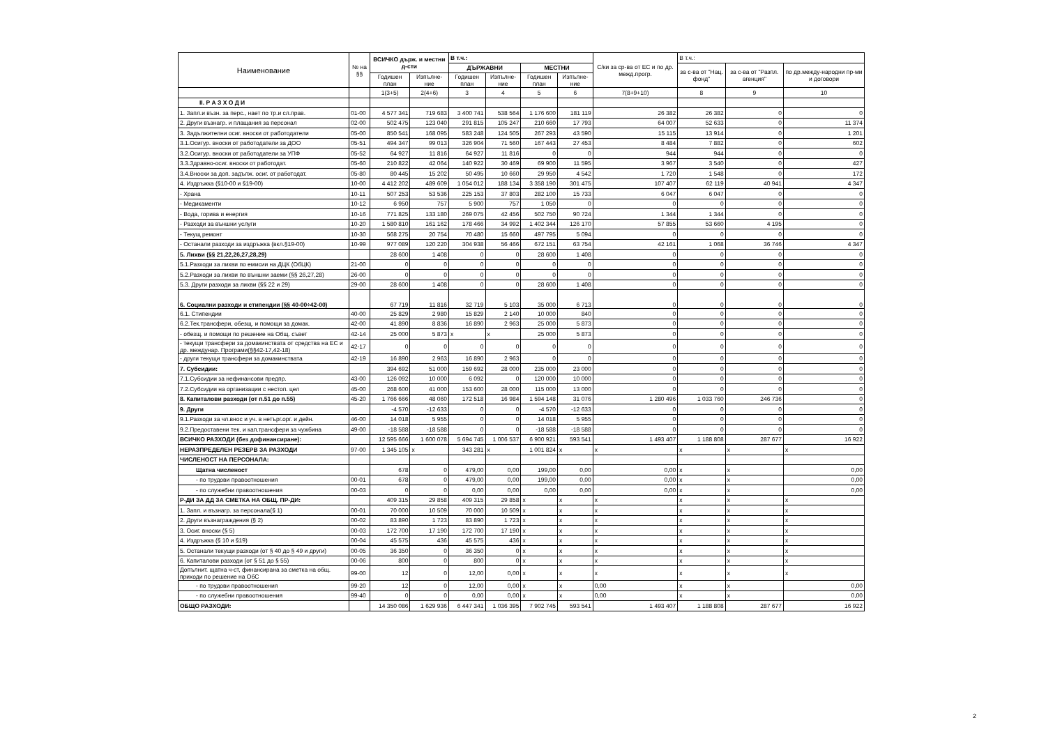| Наименование | № на §§ | ВСИЧКО държ. и местни д-сти | | В т.ч.: | | | | С/ки за ср-ва от ЕС и по др. межд.прогр. | В т.ч.: | | |
| --- | --- | --- | --- | --- | --- | --- | --- | --- | --- | --- | --- |
| | | | | ДЪРЖАВНИ | | МЕСТНИ | | | за с-ва от "Нац. фонд" | за с-ва от "Разпл. агенция" | по др.между-народни пр-ми и договори |
| | | Годишен план | Изпълне-ние | Годишен план | Изпълне-ние | Годишен план | Изпълне-ние | | | | |
| | | 1(3+5) | 2(4+6) | 3 | 4 | 5 | 6 | 7(8+9+10) | 8 | 9 | 10 |
| II. Р А З Х О Д И | | | | | | | | | | | |
| 1. Запл.и възн. за перс., нает по тр.и сл.прав. | 01-00 | 4 577 341 | 719 683 | 3 400 741 | 538 564 | 1 176 600 | 181 119 | 26 382 | 26 382 | 0 | 0 |
| 2. Други възнагр. и плащания за персонал | 02-00 | 502 475 | 123 040 | 291 815 | 105 247 | 210 660 | 17 793 | 64 007 | 52 633 | 0 | 11 374 |
| 3. Задължителни осиг. вноски от работодатели | 05-00 | 850 541 | 168 095 | 583 248 | 124 505 | 267 293 | 43 590 | 15 115 | 13 914 | 0 | 1 201 |
| 3.1.Осигур. вноски от работодатели за ДОО | 05-51 | 494 347 | 99 013 | 326 904 | 71 560 | 167 443 | 27 453 | 8 484 | 7 882 | 0 | 602 |
| 3.2.Осигур. вноски от работодатели за УПФ | 05-52 | 64 927 | 11 816 | 64 927 | 11 816 | 0 | 0 | 944 | 944 | 0 | 0 |
| 3.3.Здравно-осиг. вноски от работодат. | 05-60 | 210 822 | 42 064 | 140 922 | 30 469 | 69 900 | 11 595 | 3 967 | 3 540 | 0 | 427 |
| 3.4.Вноски за доп. задълж. осиг. от работодат. | 05-80 | 80 445 | 15 202 | 50 495 | 10 660 | 29 950 | 4 542 | 1 720 | 1 548 | 0 | 172 |
| 4. Издръжка (§10-00 и §19-00) | 10-00 | 4 412 202 | 489 609 | 1 054 012 | 188 134 | 3 358 190 | 301 475 | 107 407 | 62 119 | 40 941 | 4 347 |
| - Храна | 10-11 | 507 253 | 53 536 | 225 153 | 37 803 | 282 100 | 15 733 | 6 047 | 6 047 | 0 | 0 |
| - Медикаменти | 10-12 | 6 950 | 757 | 5 900 | 757 | 1 050 | 0 | 0 | 0 | 0 | 0 |
| - Вода, горива и енергия | 10-16 | 771 825 | 133 180 | 269 075 | 42 456 | 502 750 | 90 724 | 1 344 | 1 344 | 0 | 0 |
| - Разходи за външни услуги | 10-20 | 1 580 810 | 161 162 | 178 466 | 34 992 | 1 402 344 | 126 170 | 57 855 | 53 660 | 4 195 | 0 |
| - Текущ ремонт | 10-30 | 568 275 | 20 754 | 70 480 | 15 660 | 497 795 | 5 094 | 0 | 0 | 0 | 0 |
| - Останали разходи за издръжка (вкл.§19-00) | 10-99 | 977 089 | 120 220 | 304 938 | 56 466 | 672 151 | 63 754 | 42 161 | 1 068 | 36 746 | 4 347 |
| 5. Лихви (§§ 21,22,26,27,28,29) | | 28 600 | 1 408 | 0 | 0 | 28 600 | 1 408 | 0 | 0 | 0 | 0 |
| 5.1.Разходи за лихви по емисии на ДЦК (ОбЦК) | 21-00 | 0 | 0 | 0 | 0 | 0 | 0 | 0 | 0 | 0 | 0 |
| 5.2.Разходи за лихви по външни заеми (§§ 26,27,28) | 26-00 | 0 | 0 | 0 | 0 | 0 | 0 | 0 | 0 | 0 | 0 |
| 5.3. Други разходи за лихви (§§ 22 и 29) | 29-00 | 28 600 | 1 408 | 0 | 0 | 28 600 | 1 408 | 0 | 0 | 0 | 0 |
| 6. Социални разходи и стипендии (§§ 40-00÷42-00) | | 67 719 | 11 816 | 32 719 | 5 103 | 35 000 | 6 713 | 0 | 0 | 0 | 0 |
| 6.1. Стипендии | 40-00 | 25 829 | 2 980 | 15 829 | 2 140 | 10 000 | 840 | 0 | 0 | 0 | 0 |
| 6.2.Тек.трансфери, обезщ. и помощи за домак. | 42-00 | 41 890 | 8 836 | 16 890 | 2 963 | 25 000 | 5 873 | 0 | 0 | 0 | 0 |
| - обезщ. и помощи по решение на Общ. съвет | 42-14 | 25 000 | 5 873 | x | x | 25 000 | 5 873 | 0 | 0 | 0 | 0 |
| - текущи трансфери за домакинствата от средства на ЕС и др. междунар. Програми(§§42-17,42-18) | 42-17 | 0 | 0 | 0 | 0 | 0 | 0 | 0 | 0 | 0 | 0 |
| - други текущи трансфери за домакинствата | 42-19 | 16 890 | 2 963 | 16 890 | 2 963 | 0 | 0 | 0 | 0 | 0 | 0 |
| 7. Субсидии: | | 394 692 | 51 000 | 159 692 | 28 000 | 235 000 | 23 000 | 0 | 0 | 0 | 0 |
| 7.1.Субсидии за нефинансови предпр. | 43-00 | 126 092 | 10 000 | 6 092 | 0 | 120 000 | 10 000 | 0 | 0 | 0 | 0 |
| 7.2.Субсидии на организации с нестоп. цел | 45-00 | 268 600 | 41 000 | 153 600 | 28 000 | 115 000 | 13 000 | 0 | 0 | 0 | 0 |
| 8. Капиталови разходи (от п.51 до п.55) | 45-20 | 1 766 666 | 48 060 | 172 518 | 16 984 | 1 594 148 | 31 076 | 1 280 496 | 1 033 760 | 246 736 | 0 |
| 9. Други | | -4 570 | -12 633 | 0 | 0 | -4 570 | -12 633 | 0 | 0 | 0 | 0 |
| 9.1.Разходи за чл.внос и уч. в нетърг.орг. и дейн. | 46-00 | 14 018 | 5 955 | 0 | 0 | 14 018 | 5 955 | 0 | 0 | 0 | 0 |
| 9.2.Предоставени тек. и кап.трансфери за чужбина | 49-00 | -18 588 | -18 588 | 0 | 0 | -18 588 | -18 588 | 0 | 0 | 0 | 0 |
| ВСИЧКО РАЗХОДИ (без дофинансиране): | | 12 595 666 | 1 600 078 | 5 694 745 | 1 006 537 | 6 900 921 | 593 541 | 1 493 407 | 1 188 808 | 287 677 | 16 922 |
| НЕРАЗПРЕДЕЛЕН РЕЗЕРВ ЗА РАЗХОДИ | 97-00 | 1 345 105 | x | 343 281 | x | 1 001 824 | x | x | x | x | x |
| ЧИСЛЕНОСТ НА ПЕРСОНАЛА: | | | | | | | | | | | |
| Щатна численост | | 678 | 0 | 479,00 | 0,00 | 199,00 | 0,00 | 0,00 | x | x | 0,00 |
| - по трудови правоотношения | 00-01 | 678 | 0 | 479,00 | 0,00 | 199,00 | 0,00 | 0,00 | x | x | 0,00 |
| - по служебни правоотношения | 00-03 | 0 | 0 | 0,00 | 0,00 | 0,00 | 0,00 | 0,00 | x | x | 0,00 |
| Р-ДИ ЗА ДД ЗА СМЕТКА НА ОБЩ. ПР-ДИ: | | 409 315 | 29 858 | 409 315 | 29 858 | x | x | x | x | x | x |
| 1. Запл. и възнагр. за персонала(§ 1) | 00-01 | 70 000 | 10 509 | 70 000 | 10 509 | x | x | x | x | x | x |
| 2. Други възнаграждения (§ 2) | 00-02 | 83 890 | 1 723 | 83 890 | 1 723 | x | x | x | x | x | x |
| 3. Осиг. вноски (§ 5) | 00-03 | 172 700 | 17 190 | 172 700 | 17 190 | x | x | x | x | x | x |
| 4. Издръжка (§ 10 и §19) | 00-04 | 45 575 | 436 | 45 575 | 436 | x | x | x | x | x | x |
| 5. Останали текущи разходи (от § 40 до § 49 и други) | 00-05 | 36 350 | 0 | 36 350 | 0 | x | x | x | x | x | x |
| 6. Капиталови разходи (от § 51 до § 55) | 00-06 | 800 | 0 | 800 | 0 | x | x | x | x | x | x |
| Допълнит. щатна ч-ст, финансирана за сметка на общ. приходи по решение на ОбС | 99-00 | 12 | 0 | 12,00 | 0,00 | x | x | x | x | x | x |
| - по трудови правоотношения | 99-20 | 12 | 0 | 12,00 | 0,00 | x | x | 0,00 | x | x | 0,00 |
| - по служебни правоотношения | 99-40 | 0 | 0 | 0,00 | 0,00 | x | x | 0,00 | x | x | 0,00 |
| ОБЩО РАЗХОДИ: | | 14 350 086 | 1 629 936 | 6 447 341 | 1 036 395 | 7 902 745 | 593 541 | 1 493 407 | 1 188 808 | 287 677 | 16 922 |
2